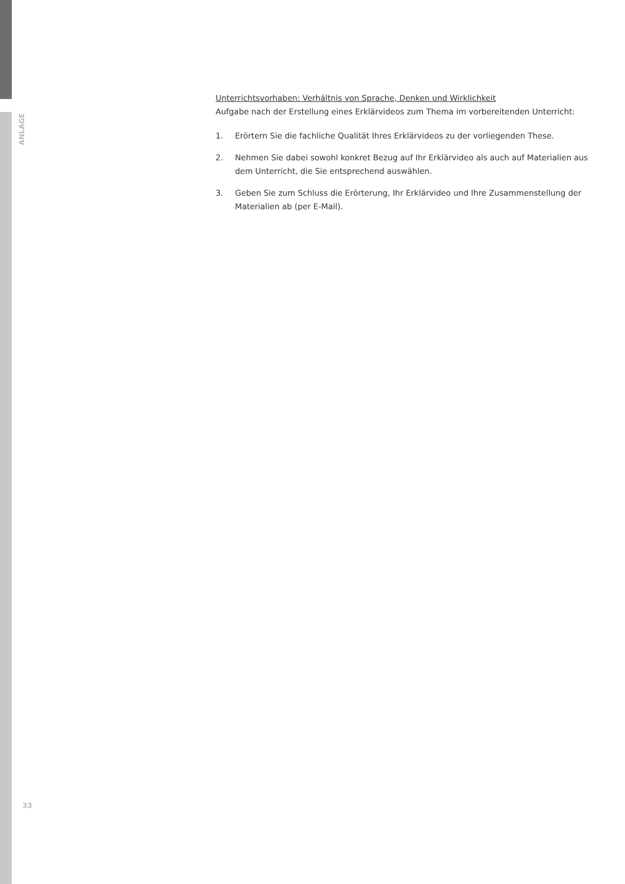ANLAGE
Unterrichtsvorhaben: Verhältnis von Sprache, Denken und Wirklichkeit
Aufgabe nach der Erstellung eines Erklärvideos zum Thema im vorbereitenden Unterricht:
1. Erörtern Sie die fachliche Qualität Ihres Erklärvideos zu der vorliegenden These.
2. Nehmen Sie dabei sowohl konkret Bezug auf Ihr Erklärvideo als auch auf Materialien aus dem Unterricht, die Sie entsprechend auswählen.
3. Geben Sie zum Schluss die Erörterung, Ihr Erklärvideo und Ihre Zusammenstellung der Materialien ab (per E-Mail).
33